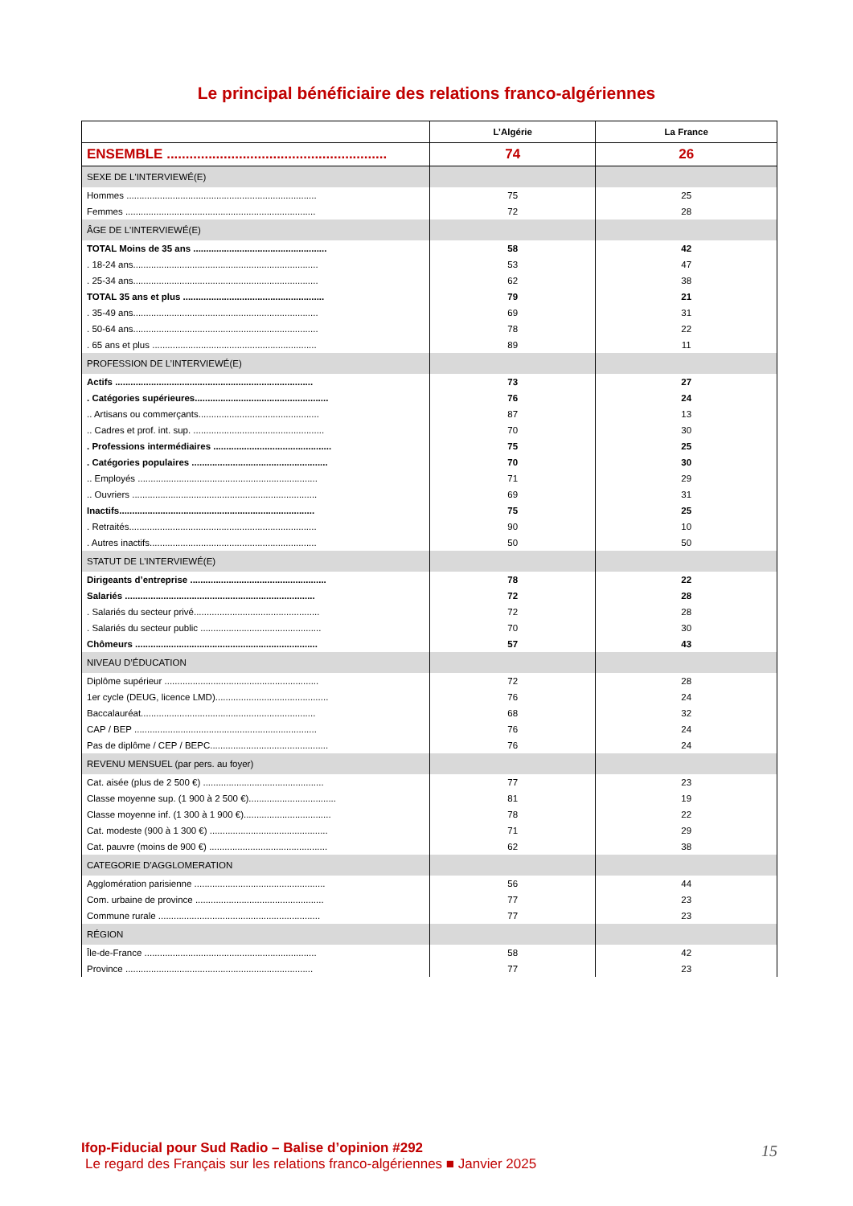Le principal bénéficiaire des relations franco-algériennes
| | L’Algérie | La France |
| --- | --- | --- |
| ENSEMBLE .......................................................... | 74 | 26 |
| SEXE DE L'INTERVIEWÉ(E) | | |
| Hommes .......................................................................... | 75 | 25 |
| Femmes .......................................................................... | 72 | 28 |
| ÂGE DE L'INTERVIEWÉ(E) | | |
| TOTAL Moins de 35 ans .................................................... | 58 | 42 |
| . 18-24 ans........................................................................ | 53 | 47 |
| . 25-34 ans........................................................................ | 62 | 38 |
| TOTAL 35 ans et plus ....................................................... | 79 | 21 |
| . 35-49 ans........................................................................ | 69 | 31 |
| . 50-64 ans........................................................................ | 78 | 22 |
| . 65 ans et plus ................................................................ | 89 | 11 |
| PROFESSION DE L’INTERVIEWÉ(E) | | |
| Actifs ............................................................................. | 73 | 27 |
| . Catégories supérieures.................................................... | 76 | 24 |
| .. Artisans ou commerçants............................................... | 87 | 13 |
| .. Cadres et prof. int. sup. ................................................... | 70 | 30 |
| . Professions intermédiaires .............................................. | 75 | 25 |
| . Catégories populaires ..................................................... | 70 | 30 |
| .. Employés ...................................................................... | 71 | 29 |
| .. Ouvriers ........................................................................ | 69 | 31 |
| Inactifs............................................................................ | 75 | 25 |
| . Retraités......................................................................... | 90 | 10 |
| . Autres inactifs................................................................. | 50 | 50 |
| STATUT DE L’INTERVIEWÉ(E) | | |
| Dirigeants d’entreprise ..................................................... | 78 | 22 |
| Salariés .......................................................................... | 72 | 28 |
| . Salariés du secteur privé................................................. | 72 | 28 |
| . Salariés du secteur public ............................................... | 70 | 30 |
| Chômeurs ....................................................................... | 57 | 43 |
| NIVEAU D’ÉDUCATION | | |
| Diplôme supérieur ............................................................ | 72 | 28 |
| 1er cycle (DEUG, licence LMD)............................................ | 76 | 24 |
| Baccalauréat.................................................................... | 68 | 32 |
| CAP / BEP ....................................................................... | 76 | 24 |
| Pas de diplôme / CEP / BEPC.............................................. | 76 | 24 |
| REVENU MENSUEL (par pers. au foyer) | | |
| Cat. aisée (plus de 2 500 €) ............................................... | 77 | 23 |
| Classe moyenne sup. (1 900 à 2 500 €).................................. | 81 | 19 |
| Classe moyenne inf. (1 300 à 1 900 €).................................. | 78 | 22 |
| Cat. modeste (900 à 1 300 €) .............................................. | 71 | 29 |
| Cat. pauvre (moins de 900 €) .............................................. | 62 | 38 |
| CATEGORIE D'AGGLOMERATION | | |
| Agglomération parisienne ................................................... | 56 | 44 |
| Com. urbaine de province .................................................. | 77 | 23 |
| Commune rurale ............................................................... | 77 | 23 |
| RÉGION | | |
| Île-de-France ................................................................... | 58 | 42 |
| Province ......................................................................... | 77 | 23 |
Ifop-Fiducial pour Sud Radio – Balise d’opinion #292
Le regard des Français sur les relations franco-algériennes ■ Janvier 2025
15